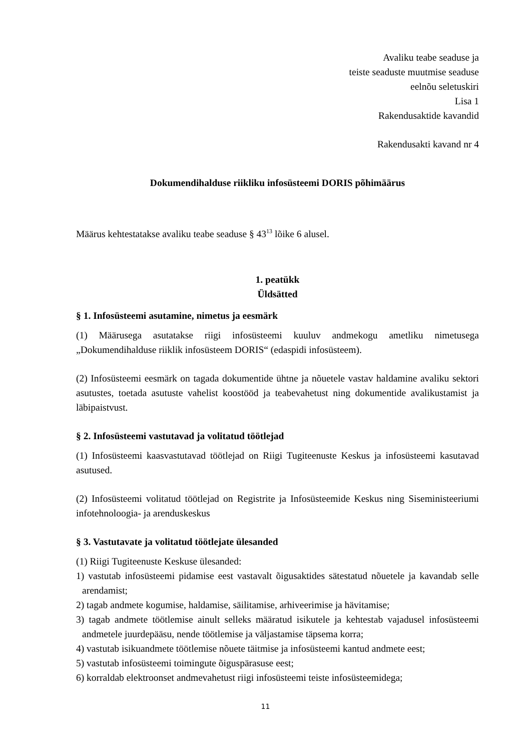Avaliku teabe seaduse ja
teiste seaduste muutmise seaduse
eelnõu seletuskiri
Lisa 1
Rakendusaktide kavandid
Rakendusakti kavand nr 4
Dokumendihalduse riikliku infosüsteemi DORIS põhimäärus
Määrus kehtestatakse avaliku teabe seaduse § 43<sup>13</sup> lõike 6 alusel.
1. peatükk
Üldsätted
§ 1. Infosüsteemi asutamine, nimetus ja eesmärk
(1) Määrusega asutatakse riigi infosüsteemi kuuluv andmekogu ametliku nimetusega „Dokumendihalduse riiklik infosüsteem DORIS“ (edaspidi infosüsteem).
(2) Infosüsteemi eesmärk on tagada dokumentide ühtne ja nõuetele vastav haldamine avaliku sektori asutustes, toetada asutuste vahelist koostööd ja teabevahetust ning dokumentide avalikustamist ja läbipaistvust.
§ 2. Infosüsteemi vastutavad ja volitatud töötlejad
(1) Infosüsteemi kaasvastutavad töötlejad on Riigi Tugiteenuste Keskus ja infosüsteemi kasutavad asutused.
(2) Infosüsteemi volitatud töötlejad on Registrite ja Infosüsteemide Keskus ning Siseministeeriumi infotehnoloogia- ja arenduskeskus
§ 3. Vastutavate ja volitatud töötlejate ülesanded
(1) Riigi Tugiteenuste Keskuse ülesanded:
1) vastutab infosüsteemi pidamise eest vastavalt õigusaktides sätestatud nõuetele ja kavandab selle arendamist;
2) tagab andmete kogumise, haldamise, säilitamise, arhiveerimise ja hävitamise;
3) tagab andmete töötlemise ainult selleks määratud isikutele ja kehtestab vajadusel infosüsteemi andmetele juurdepääsu, nende töötlemise ja väljastamise täpsema korra;
4) vastutab isikuandmete töötlemise nõuete täitmise ja infosüsteemi kantud andmete eest;
5) vastutab infosüsteemi toimingute õiguspärasuse eest;
6) korraldab elektroonset andmevahetust riigi infosüsteemi teiste infosüsteemidega;
11